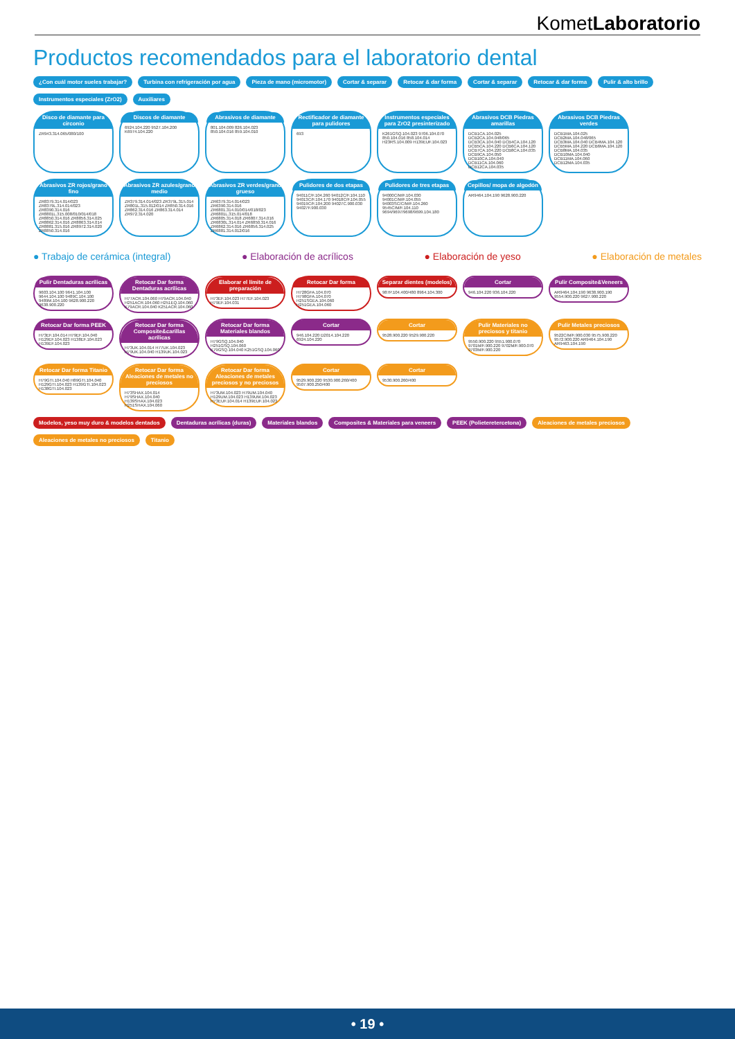KometLaboratorio
Productos recomendados para el laboratorio dental
¿Con cuál motor sueles trabajar? Turbina con refrigeración por agua Pieza de mano (micromotor) Cortar & separar Retocar & dar forma Cortar & separar Retocar & dar forma Pulir & alto brillo Instrumentos especiales (ZrO2) Auxiliares
Disco de diamante para circonio
ZR943.314.065/080/100
Discos de diamante
6924.104.220 9527.104.200 K6974.104.220
Abrasivos de diamante
801.104.009 826.104.023 850.104.016 859.104.010
Rectificador de diamante para pulidores
693
Instrumentos especiales para ZrO2 presinterizado
K261GSQ.104.023 9706.104.070 850.104.016 858.104.014 H23RS.104.009 H139EUF.104.023
Abrasivos DCB Piedras amarillas
DCB1CA.104.025 DCB2CA.104.048/065 DCB3CA.104.040 DCB4CA.104.120 DCB5CA.104.220 DCB6CA.104.120 DCB7CA.104.220 DCB8CA.104.035 DCB9CA.104.050 DCB10CA.104.040 DCB11CA.104.060 DCB12CA.104.035
Abrasivos DCB Piedras verdes
DCB1MA.104.025 DCB2MA.104.048/065 DCB3MA.104.040 DCB4MA.104.120 DCB5MA.104.220 DCB6MA.104.120 DCB8MA.104.035 DCB10MA.104.040 DCB11MA.104.060 DCB12MA.104.035
Abrasivos ZR rojos/grano fino
ZR8379.314.014/023 ZR8379L.314.014/023 ZR8390.314.016 ZR8801L.315.008/010/014/018 ZR8850.314.016 ZR8856.314.025 ZR8862.314.016 ZR8863.314.014 ZR8881.315.016 ZR8972.314.020 ZR8850.314.016
Abrasivos ZR azules/grano medio
ZR379.314.014/023 ZR379L.315.014 ZR801L.315.012/014 ZR850.314.016 ZR862.314.016 ZR863.314.014 ZR972.314.020
Abrasivos ZR verdes/grano grueso
ZR6379.314.014/023 ZR6390.314.016 ZR6801.314.010/014/018/023 ZR6801L.315.014/018 ZR6805.314.018 ZR6807.314.016 ZR6830L.314.014 ZR6850.314.016 ZR6862.314.016 ZR6856.314.025 ZR6881.314.012/016
Pulidores de dos etapas
94011C/F.104.260 94012C/F.104.110 94013C/F.104.170 94018C/F.104.055 94019C/F.104.200 94027C.900.030 94027F.900.030
Pulidores de tres etapas
94000C/M/F.104.030 94001C/M/F.104.055 94003SC/C/M/F.104.260 9545C/M/F.104.110 9694/9697/9698/9699.104.180
Cepillos/ mopa de algodón
AR9464.104.190 9628.900.220
● Trabajo de cerámica (integral) ● Elaboración de acrílicos ● Elaboración de yeso ● Elaboración de metales
Pulir Dentaduras acrílicas
9603.104.100 9641.104.100 9644.104.100 9489C.104.100 9489M.104.100 9628.900.220 9638.900.220
Retocar Dar forma Dentaduras acrílicas
H77ACR.104.060 H79ACR.104.040 H251ACR.104.060 H251EQ.104.060 K79ACR.104.040 K251ACR.104.060
Elaborar el límite de preparación
H73EF.104.023 H77EF.104.023 H79EF.104.031
Retocar Dar forma
H728GFA.104.070 H798GFA.104.070 H251SGEA.104.060 H251GEA.104.060
Separar dientes (modelos)
987P.104.400/480 8964.104.300
Cortar
946.104.220 936.104.220
Pulir Composite&Veneers
AR9464.104.190 9638.900.190 9554.900.220 9627.900.220
Retocar Dar forma PEEK
H73EF.104.014 H79EF.104.040 H129EF.104.023 H138EF.104.023 H139EF.104.023
Retocar Dar forma Composite&carillas acrílicas
H73UK.104.014 H77UK.104.023 H79UK.104.040 H139UK.104.023
Retocar Dar forma Materiales blandos
H79GSQ.104.040 H251GSQ.104.060 K79GSQ.104.040 K251GSQ.104.060
Cortar
946.104.220 D2014.104.220 6924.104.220
Cortar
9528.900.220 9529.900.220
Pulir Materiales no preciosos y titanio
9550.900.220 9551.900.070 9701M/F.900.220 9702M/F.900.070 9703M/F.900.220
Pulir Metales preciosos
9522C/M/F.900.030 9575.900.220 9572.900.220 AR9464.104.190 AR9463.104.190
Retocar Dar forma Titanio
H79GTI.104.040 H89GTI.104.040 H129GTI.104.023 H139GTI.104.023 H138GTI.104.023
Retocar Dar forma Aleaciones de metales no preciosos
H73SHAX.104.014 H79SHAX.104.040 H139SHAX.104.023 H251SHAX.104.060
Retocar Dar forma Aleaciones de metales preciosos y no preciosos
H73UM.104.023 H79UM.104.040 H129UM.104.023 H139UM.104.023 H73EUF.104.014 H139EUF.104.023
Cortar
9529.900.220 9530.900.260/400 9507.900.250/400
Cortar
9530.900.260/400
Modelos, yeso muy duro & modelos dentados Dentaduras acrílicas (duras) Materiales blandos Composites & Materiales para veneers PEEK (Polieteretercetona) Aleaciones de metales preciosos Aleaciones de metales no preciosos Titanio
• 19 •